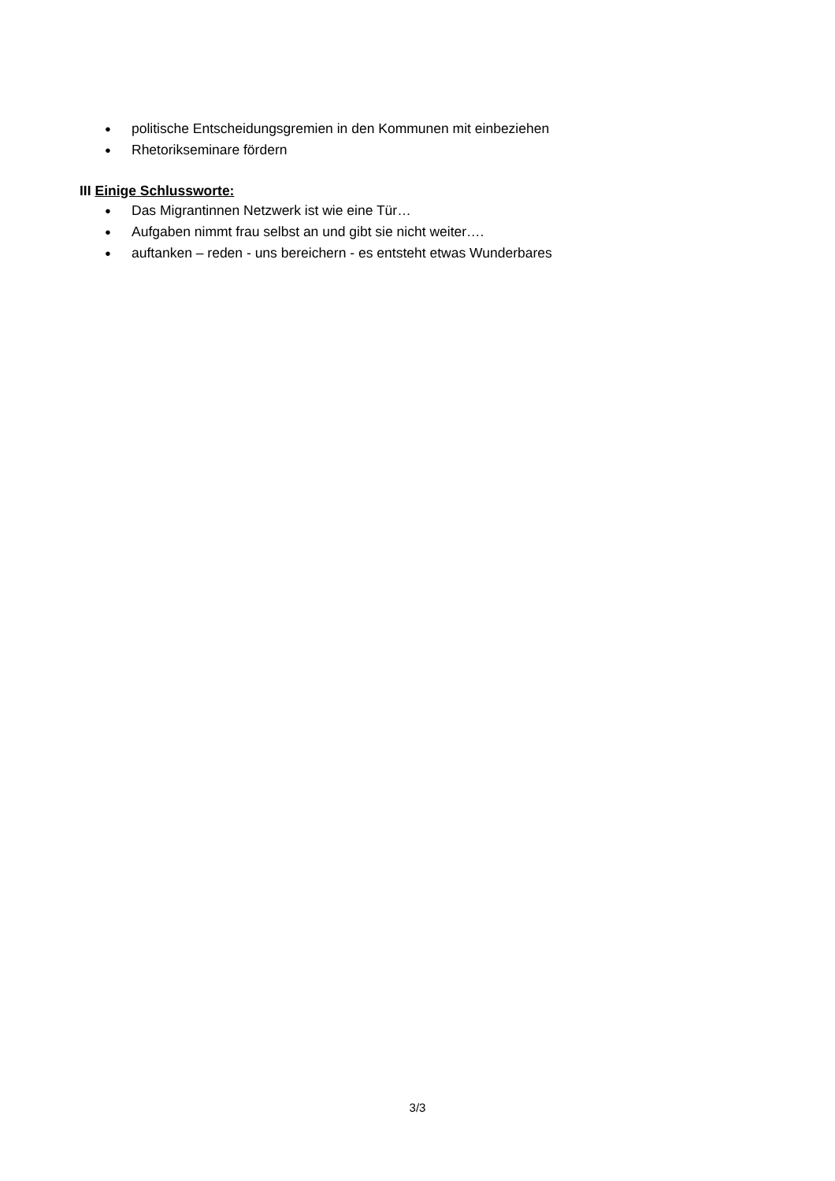● politische Entscheidungsgremien in den Kommunen mit einbeziehen
● Rhetorikseminare fördern
III Einige Schlussworte:
● Das Migrantinnen Netzwerk ist wie eine Tür…
● Aufgaben nimmt frau selbst an und gibt sie nicht weiter….
● auftanken – reden - uns bereichern - es entsteht etwas Wunderbares
3/3